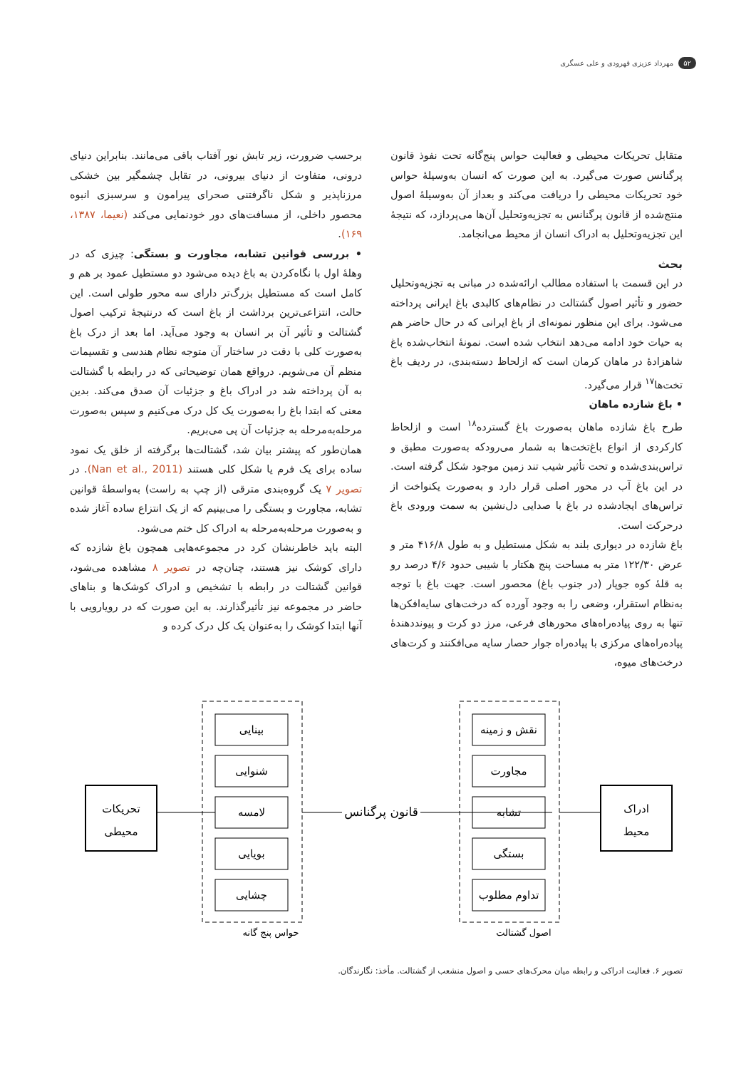۵۲ مهرداد عزیزی قهرودی و علی عسگری
متقابل تحریکات محیطی و فعالیت حواس پنج‌گانه تحت نفوذ قانون پرگنانس صورت می‌گیرد. به این صورت که انسان به‌وسیلهٔ حواس خود تحریکات محیطی را دریافت می‌کند و بعداز آن به‌وسیلهٔ اصول منتج‌شده از قانون پرگنانس به تجزیه‌وتحلیل آن‌ها می‌پردازد، که نتیجهٔ این تجزیه‌وتحلیل به ادراک انسان از محیط می‌انجامد.
بحث
در این قسمت با استفاده مطالب ارائه‌شده در مبانی به تجزیه‌وتحلیل حضور و تأثیر اصول گشتالت در نظام‌های کالبدی باغ ایرانی پرداخته می‌شود. برای این منظور نمونه‌ای از باغ ایرانی که در حال حاضر هم به حیات خود ادامه می‌دهد انتخاب شده است. نمونهٔ انتخاب‌شده باغ شاهزادهٔ در ماهان کرمان است که ازلحاظ دسته‌بندی، در ردیف باغ تخت‌ها<sup>۱۷</sup> قرار می‌گیرد.
• باغ شازده ماهان
طرح باغ شازده ماهان به‌صورت باغ گسترده<sup>۱۸</sup> است و ازلحاظ کارکردی از انواع باغ‌تخت‌ها به شمار می‌رودکه به‌صورت مطبق و تراس‌بندی‌شده و تحت تأثیر شیب تند زمین موجود شکل گرفته است. در این باغ آب در محور اصلی قرار دارد و به‌صورت یکنواخت از تراس‌های ایجادشده در باغ با صدایی دل‌نشین به سمت ورودی باغ درحرکت است.
باغ شازده در دیواری بلند به شکل مستطیل و به طول ۴۱۶/۸ متر و عرض ۱۲۲/۳۰ متر به مساحت پنج هکتار با شیبی حدود ۴/۶ درصد رو به قلهٔ کوه جوپار (در جنوب باغ) محصور است. جهت باغ با توجه به‌نظام استقرار، وضعی را به وجود آورده که درخت‌های سایه‌افکن‌ها تنها به روی پیاده‌راه‌های محورهای فرعی، مرز دو کرت و پیونددهندهٔ پیاده‌راه‌های مرکزی با پیاده‌راه جوار حصار سایه می‌افکنند و کرت‌های درخت‌های میوه،
برحسب ضرورت، زیر تابش نور آفتاب باقی می‌مانند. بنابراین دنیای درونی، متفاوت از دنیای بیرونی، در تقابل چشمگیر بین خشکی مرزناپذیر و شکل ناگرفتنی صحرای پیرامون و سرسبزی انبوه محصور داخلی، از مسافت‌های دور خودنمایی می‌کند (نعیما، ۱۳۸۷، ۱۶۹).
• بررسی قوانین تشابه، مجاورت و بستگی: چیزی که در وهلهٔ اول با نگاه‌کردن به باغ دیده می‌شود دو مستطیل عمود بر هم و کامل است که مستطیل بزرگ‌تر دارای سه محور طولی است. این حالت، انتزاعی‌ترین برداشت از باغ است که درنتیجهٔ ترکیب اصول گشتالت و تأثیر آن بر انسان به وجود می‌آید. اما بعد از درک باغ به‌صورت کلی با دقت در ساختار آن متوجه نظام هندسی و تقسیمات منظم آن می‌شویم. درواقع همان توضیحاتی که در رابطه با گشتالت به آن پرداخته شد در ادراک باغ و جزئیات آن صدق می‌کند. بدین معنی که ابتدا باغ را به‌صورت یک کل درک می‌کنیم و سپس به‌صورت مرحله‌به‌مرحله به جزئیات آن پی می‌بریم.
همان‌طور که پیشتر بیان شد، گشتالت‌ها برگرفته از خلق یک نمود ساده برای یک فرم یا شکل کلی هستند (Nan et al., 2011). در تصویر ۷ یک گروه‌بندی مترقی (از چپ به راست) به‌واسطهٔ قوانین تشابه، مجاورت و بستگی را می‌بینیم که از یک انتزاع ساده آغاز شده و به‌صورت مرحله‌به‌مرحله به ادراک کل ختم می‌شود.
البته باید خاطرنشان کرد در مجموعه‌هایی همچون باغ شازده که دارای کوشک نیز هستند، چنان‌چه در تصویر ۸ مشاهده می‌شود، قوانین گشتالت در رابطه با تشخیص و ادراک کوشک‌ها و بناهای حاضر در مجموعه نیز تأثیرگذارند. به این صورت که در رویارویی با آنها ابتدا کوشک را به‌عنوان یک کل درک کرده و
تحریکات
محیطی
بینایی
شنوایی
لامسه
بویایی
چشایی
حواس پنج گانه
قانون پرگنانس
نقش و زمینه
مجاورت
تشابه
بستگی
تداوم مطلوب
اصول گشتالت
ادراک
محیط
تصویر ۶. فعالیت ادراکی و رابطه میان محرک‌های حسی و اصول منشعب از گشتالت. مأخذ: نگارندگان.